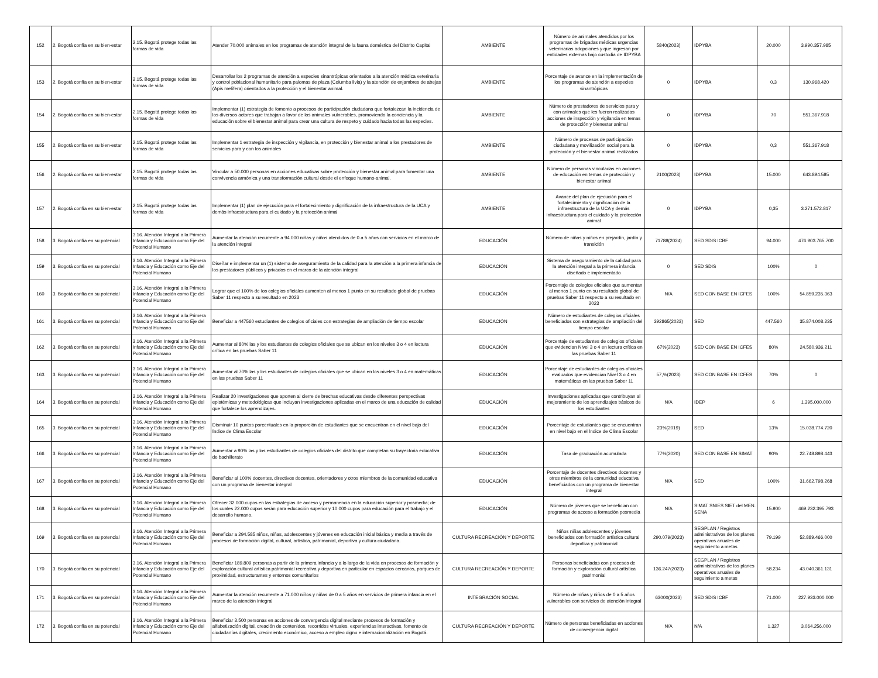| 152 | 2. Bogotá confía en su bien-estar | 2.15. Bogotá protege todas las formas de vida | Atender 70.000 animales en los programas de atención integral de la fauna doméstica del Distrito Capital | AMBIENTE | Número de animales atendidos por los programas de brigadas médicas urgencias veterinarias adopciones y que ingresan por entidades externas bajo custodia de IDPYBA | 5840(2023) | IDPYBA | 20.000 | 3.990.357.985 |
| 153 | 2. Bogotá confía en su bien-estar | 2.15. Bogotá protege todas las formas de vida | Desarrollar los 2 programas de atención a especies sinantrópicas orientados a la atención médica veterinaria y control poblacional humanitario para palomas de plaza (Columba livia) y la atención de enjambres de abejas (Apis melífera) orientados a la protección y el bienestar animal. | AMBIENTE | Porcentaje de avance en la implementación de los programas de atención a especies sinantrópicas | 0 | IDPYBA | 0,3 | 130.968.420 |
| 154 | 2. Bogotá confía en su bien-estar | 2.15. Bogotá protege todas las formas de vida | Implementar (1) estrategia de fomento a procesos de participación ciudadana que fortalezcan la incidencia de los diversos actores que trabajan a favor de los animales vulnerables, promoviendo la conciencia y la educación sobre el bienestar animal para crear una cultura de respeto y cuidado hacia todas las especies. | AMBIENTE | Número de prestadores de servicios para y con animales que les fueron realizadas acciones de inspección y vigilancia en temas de protección y bienestar animal | 0 | IDPYBA | 70 | 551.367.918 |
| 155 | 2. Bogotá confía en su bien-estar | 2.15. Bogotá protege todas las formas de vida | Implementar 1 estrategia de inspección y vigilancia, en protección y bienestar animal a los prestadores de servicios para y con los animales | AMBIENTE | Número de procesos de participación ciudadana y movilización social para la protección y el bienestar animal realizados | 0 | IDPYBA | 0,3 | 551.367.918 |
| 156 | 2. Bogotá confía en su bien-estar | 2.15. Bogotá protege todas las formas de vida | Vincular a 50.000 personas en acciones educativas sobre protección y bienestar animal para fomentar una convivencia armónica y una transformación cultural desde el enfoque humano-animal. | AMBIENTE | Número de personas vinculadas en acciones de educación en temas de protección y bienestar animal | 2100(2023) | IDPYBA | 15.000 | 643.894.585 |
| 157 | 2. Bogotá confía en su bien-estar | 2.15. Bogotá protege todas las formas de vida | Implementar (1) plan de ejecución para el fortalecimiento y dignificación de la infraestructura de la UCA y demás infraestructura para el cuidado y la protección animal | AMBIENTE | Avance del plan de ejecución para el fortalecimiento y dignificación de la infraestructura de la UCA y demás infraestructura para el cuidado y la protección animal | 0 | IDPYBA | 0,35 | 3.271.572.817 |
| 158 | 3. Bogotá confía en su potencial | 3.16. Atención Integral a la Primera Infancia y Educación como Eje del Potencial Humano | Aumentar la atención recurrente a 94.000 niñas y niños atendidos de 0 a 5 años con servicios en el marco de la atención integral | EDUCACIÓN | Número de niñas y niños en prejardín, jardín y transición | 71788(2024) | SED SDIS ICBF | 94.000 | 476.903.765.700 |
| 159 | 3. Bogotá confía en su potencial | 3.16. Atención Integral a la Primera Infancia y Educación como Eje del Potencial Humano | Diseñar e implementar un (1) sistema de aseguramiento de la calidad para la atención a la primera infancia de los prestadores públicos y privados en el marco de la atención integral | EDUCACIÓN | Sistema de aseguramiento de la calidad para la atención integral a la primera infancia diseñado e implementado | 0 | SED SDIS | 100% | 0 |
| 160 | 3. Bogotá confía en su potencial | 3.16. Atención Integral a la Primera Infancia y Educación como Eje del Potencial Humano | Lograr que el 100% de los colegios oficiales aumenten al menos 1 punto en su resultado global de pruebas Saber 11 respecto a su resultado en 2023 | EDUCACIÓN | Porcentaje de colegios oficiales que aumentan al menos 1 punto en su resultado global de pruebas Saber 11 respecto a su resultado en 2023 | N/A | SED CON BASE EN ICFES | 100% | 54.859.235.363 |
| 161 | 3. Bogotá confía en su potencial | 3.16. Atención Integral a la Primera Infancia y Educación como Eje del Potencial Humano | Beneficiar a 447560 estudiantes de colegios oficiales con estrategias de ampliación de tiempo escolar | EDUCACIÓN | Número de estudiantes de colegios oficiales beneficiados con estrategias de ampliación del tiempo escolar | 392865(2023) | SED | 447.560 | 35.874.008.235 |
| 162 | 3. Bogotá confía en su potencial | 3.16. Atención Integral a la Primera Infancia y Educación como Eje del Potencial Humano | Aumentar al 80% las y los estudiantes de colegios oficiales que se ubican en los niveles 3 o 4 en lectura crítica en las pruebas Saber 11 | EDUCACIÓN | Porcentaje de estudiantes de colegios oficiales que evidencian Nivel 3 o 4 en lectura crítica en las pruebas Saber 11 | 67%(2023) | SED CON BASE EN ICFES | 80% | 24.580.936.211 |
| 163 | 3. Bogotá confía en su potencial | 3.16. Atención Integral a la Primera Infancia y Educación como Eje del Potencial Humano | Aumentar al 70% las y los estudiantes de colegios oficiales que se ubican en los niveles 3 o 4 en matemáticas en las pruebas Saber 11 | EDUCACIÓN | Porcentaje de estudiantes de colegios oficiales evaluados que evidencian Nivel 3 o 4 en matemáticas en las pruebas Saber 11 | 57,%(2023) | SED CON BASE EN ICFES | 70% | 0 |
| 164 | 3. Bogotá confía en su potencial | 3.16. Atención Integral a la Primera Infancia y Educación como Eje del Potencial Humano | Realizar 20 investigaciones que aporten al cierre de brechas educativas desde diferentes perspectivas epistémicas y metodológicas que incluyan investigaciones aplicadas en el marco de una educación de calidad que fortalece los aprendizajes. | EDUCACIÓN | Investigaciones aplicadas que contribuyan al mejoramiento de los aprendizajes básicos de los estudiantes | N/A | IDEP | 6 | 1.395.000.000 |
| 165 | 3. Bogotá confía en su potencial | 3.16. Atención Integral a la Primera Infancia y Educación como Eje del Potencial Humano | Disminuir 10 puntos porcentuales en la proporción de estudiantes que se encuentran en el nivel bajo del Índice de Clima Escolar | EDUCACIÓN | Porcentaje de estudiantes que se encuentran en nivel bajo en el Índice de Clima Escolar | 23%(2019) | SED | 13% | 15.038.774.720 |
| 166 | 3. Bogotá confía en su potencial | 3.16. Atención Integral a la Primera Infancia y Educación como Eje del Potencial Humano | Aumentar a 90% las y los estudiantes de colegios oficiales del distrito que completan su trayectoria educativa de bachillerato | EDUCACIÓN | Tasa de graduación acumulada | 77%(2020) | SED CON BASE EN SIMAT | 90% | 22.748.898.443 |
| 167 | 3. Bogotá confía en su potencial | 3.16. Atención Integral a la Primera Infancia y Educación como Eje del Potencial Humano | Beneficiar al 100% docentes, directivos docentes, orientadores y otros miembros de la comunidad educativa con un programa de bienestar integral | EDUCACIÓN | Porcentaje de docentes directivos docentes y otros miembros de la comunidad educativa beneficiados con un programa de bienestar integral | N/A | SED | 100% | 31.662.798.268 |
| 168 | 3. Bogotá confía en su potencial | 3.16. Atención Integral a la Primera Infancia y Educación como Eje del Potencial Humano | Ofrecer 32.000 cupos en las estrategias de acceso y permanencia en la educación superior y posmedia; de los cuales 22.000 cupos serán para educación superior y 10.000 cupos para educación para el trabajo y el desarrollo humano. | EDUCACIÓN | Número de jóvenes que se benefician con programas de acceso a formación posmedia | N/A | SIMAT SNIES SIET del MEN. SENA | 15.900 | 469.232.395.793 |
| 169 | 3. Bogotá confía en su potencial | 3.16. Atención Integral a la Primera Infancia y Educación como Eje del Potencial Humano | Beneficiar a 294.585 niños, niñas, adolescentes y jóvenes en educación inicial básica y media a través de procesos de formación digital, cultural, artística, patrimonial, deportiva y cultura ciudadana. | CULTURA RECREACIÓN Y DEPORTE | Niños niñas adolescentes y jóvenes beneficiados con formación artística cultural deportiva y patrimonial | 290.079(2023) | SEGPLAN / Registros administrativos de los planes operativos anuales de seguimiento a metas | 79.199 | 52.889.466.000 |
| 170 | 3. Bogotá confía en su potencial | 3.16. Atención Integral a la Primera Infancia y Educación como Eje del Potencial Humano | Beneficiar 189.809 personas a partir de la primera infancia y a lo largo de la vida en procesos de formación y exploración cultural artística patrimonial recreativa y deportiva en particular en espacios cercanos, parques de proximidad, estructurantes y entornos comunitarios | CULTURA RECREACIÓN Y DEPORTE | Personas beneficiadas con procesos de formación y exploración cultural artística patrimonial | 136.247(2023) | SEGPLAN / Registros administrativos de los planes operativos anuales de seguimiento a metas | 58.234 | 43.040.361.131 |
| 171 | 3. Bogotá confía en su potencial | 3.16. Atención Integral a la Primera Infancia y Educación como Eje del Potencial Humano | Aumentar la atención recurrente a 71.000 niños y niñas de 0 a 5 años en servicios de primera infancia en el marco de la atención integral | INTEGRACIÓN SOCIAL | Número de niñas y niños de 0 a 5 años vulnerables con servicios de atención integral | 63000(2023) | SED SDIS ICBF | 71.000 | 227.933.000.000 |
| 172 | 3. Bogotá confía en su potencial | 3.16. Atención Integral a la Primera Infancia y Educación como Eje del Potencial Humano | Beneficiar 3.500 personas en acciones de convergencia digital mediante procesos de formación y alfabetización digital, creación de contenidos, recorridos virtuales, experiencias interactivas, fomento de ciudadanías digitales, crecimiento económico, acceso a empleo digno e internacionalización en Bogotá. | CULTURA RECREACIÓN Y DEPORTE | Número de personas beneficiadas en acciones de convergencia digital | N/A | N/A | 1.327 | 3.064.256.000 |